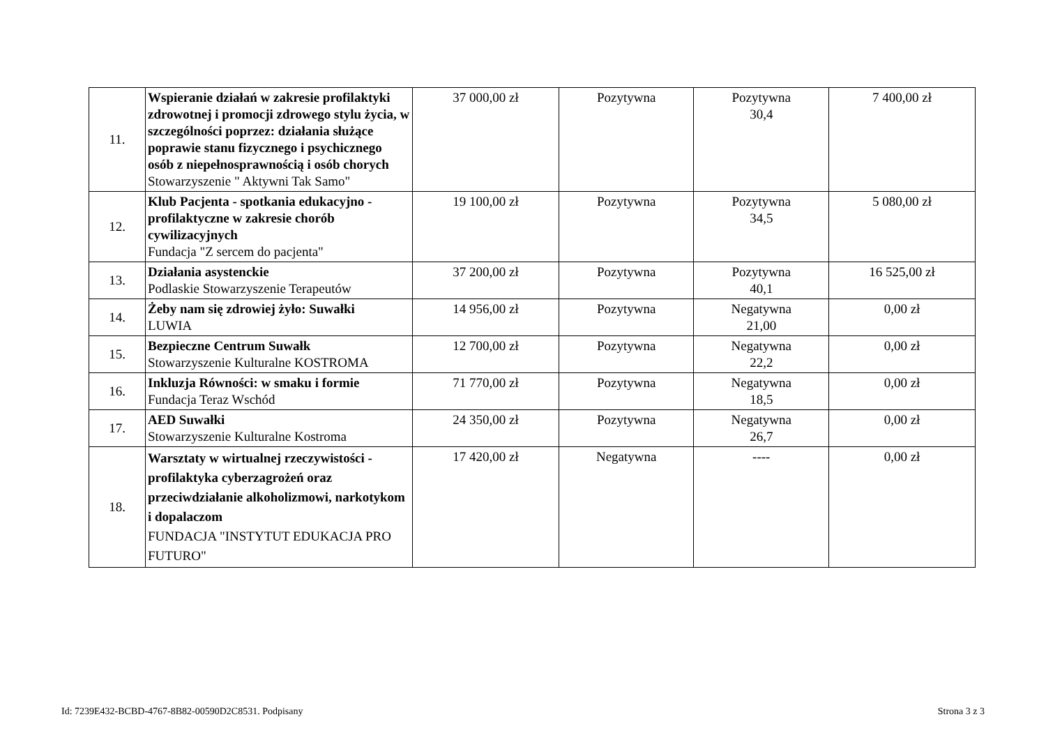| 11. | Wspieranie działań w zakresie profilaktyki zdrowotnej i promocji zdrowego stylu życia, w szczególności poprzez: działania służące poprawie stanu fizycznego i psychicznego osób z niepełnosprawnością i osób chorych Stowarzyszenie " Aktywni Tak Samo" | 37 000,00 zł | Pozytywna | Pozytywna 30,4 | 7 400,00 zł |
| 12. | Klub Pacjenta - spotkania edukacyjno - profilaktyczne w zakresie chorób cywilizacyjnych Fundacja "Z sercem do pacjenta" | 19 100,00 zł | Pozytywna | Pozytywna 34,5 | 5 080,00 zł |
| 13. | Działania asystenckie Podlaskie Stowarzyszenie Terapeutów | 37 200,00 zł | Pozytywna | Pozytywna 40,1 | 16 525,00 zł |
| 14. | Żeby nam się zdrowiej żyło: Suwałki LUWIA | 14 956,00 zł | Pozytywna | Negatywna 21,00 | 0,00 zł |
| 15. | Bezpieczne Centrum Suwałk Stowarzyszenie Kulturalne KOSTROMA | 12 700,00 zł | Pozytywna | Negatywna 22,2 | 0,00 zł |
| 16. | Inkluzja Równości: w smaku i formie Fundacja Teraz Wschód | 71 770,00 zł | Pozytywna | Negatywna 18,5 | 0,00 zł |
| 17. | AED Suwałki Stowarzyszenie Kulturalne Kostroma | 24 350,00 zł | Pozytywna | Negatywna 26,7 | 0,00 zł |
| 18. | Warsztaty w wirtualnej rzeczywistości - profilaktyka cyberzagrożeń oraz przeciwdziałanie alkoholizmowi, narkotykom i dopalaczom FUNDACJA "INSTYTUT EDUKACJA PRO FUTURO" | 17 420,00 zł | Negatywna | ---- | 0,00 zł |
Id: 7239E432-BCBD-4767-8B82-00590D2C8531. Podpisany Strona 3 z 3